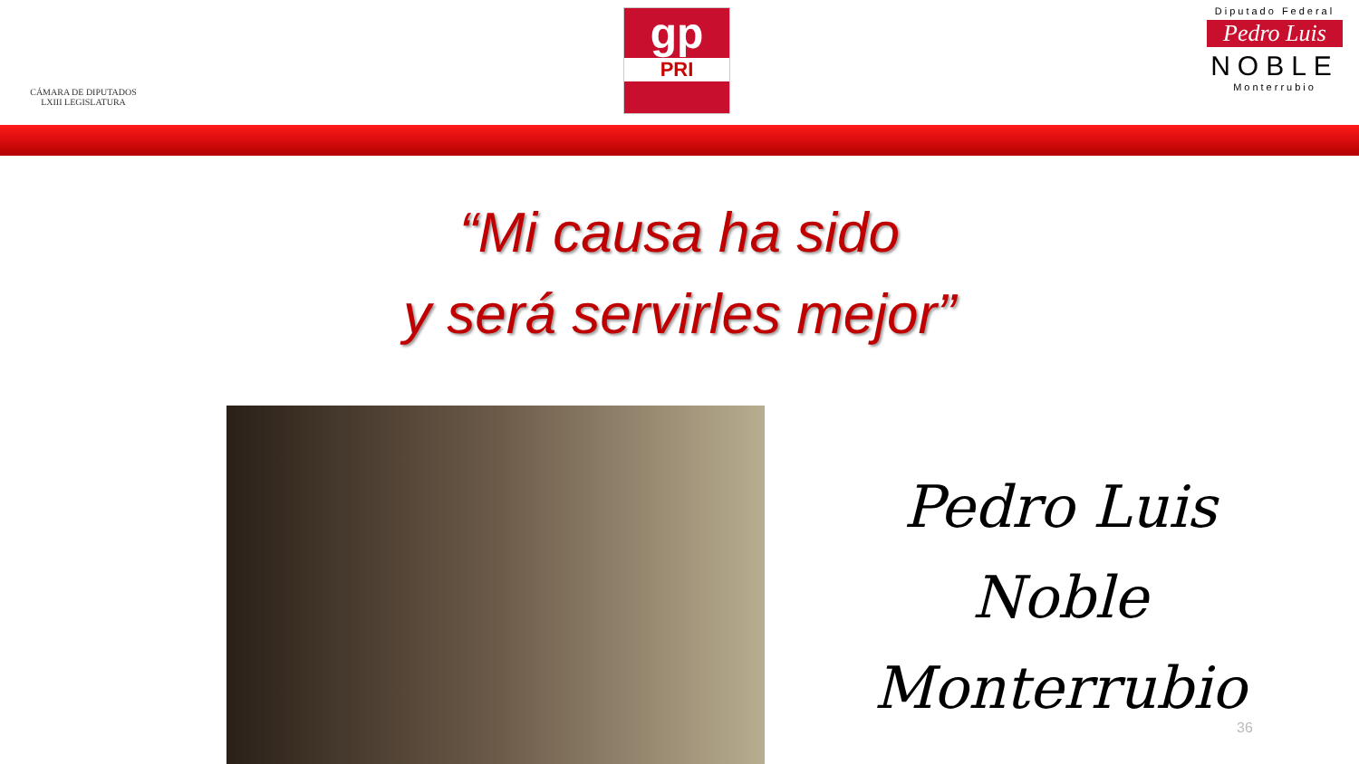CÁMARA DE DIPUTADOS
LXIII LEGISLATURA
gp
PRI
Diputado Federal
Pedro Luis
NOBLE
Monterrubio
“Mi causa ha sido
y será servirles mejor”
Pedro Luis
Noble Monterrubio
36